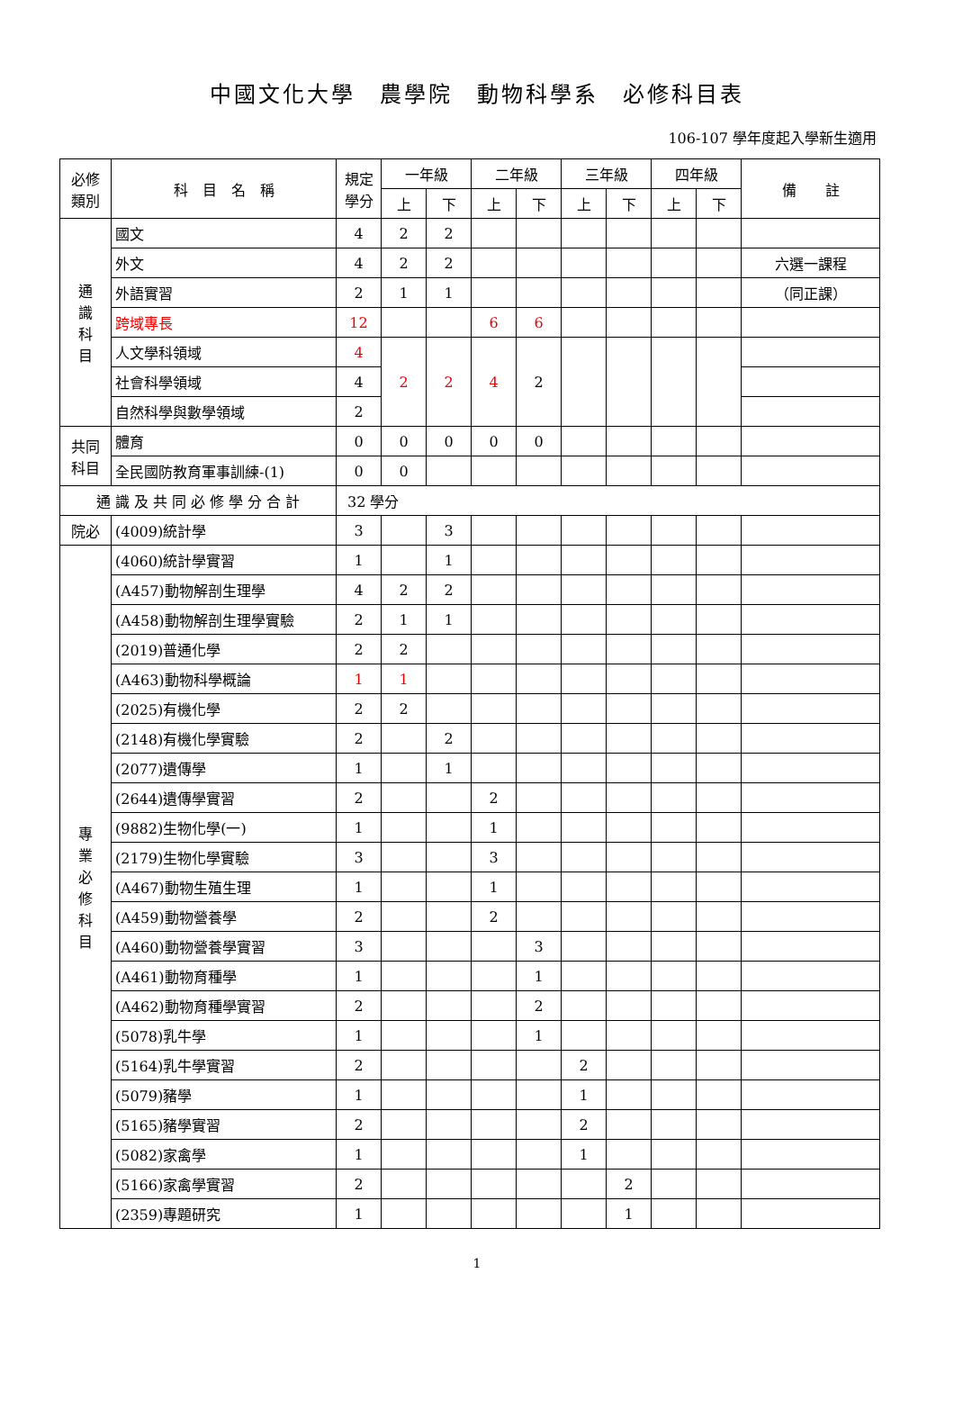中國文化大學　農學院　動物科學系　必修科目表
106-107 學年度起入學新生適用
| 必修 類別 | 科 目 名 稱 | 規定 學分 | 一年級 | | 二年級 | | 三年級 | | 四年級 | | 備 註 |
| --- | --- | --- | --- | --- | --- | --- | --- | --- | --- | --- | --- |
| | | | 上 | 下 | 上 | 下 | 上 | 下 | 上 | 下 | |
| 通 識 科 目 | 國文 | 4 | 2 | 2 | | | | | | | |
| | 外文 | 4 | 2 | 2 | | | | | | | 六選一課程 |
| | 外語實習 | 2 | 1 | 1 | | | | | | | （同正課） |
| | 跨域專長 | 12 | | | 6 | 6 | | | | | |
| | 人文學科領域 | 4 | 2 | 2 | 4 | 2 | | | | | |
| | 社會科學領域 | 4 | | | | | | | | | |
| | 自然科學與數學領域 | 2 | | | | | | | | | |
| 共同 科目 | 體育 | 0 | 0 | 0 | 0 | 0 | | | | | |
| | 全民國防教育軍事訓練-(1) | 0 | 0 | | | | | | | | |
| 通 識 及 共 同 必 修 學 分 合 計 | | 32 學分 | | | | | | | | | |
| 院必 | (4009)統計學 | 3 | | 3 | | | | | | | |
| 專 業 必 修 科 目 | (4060)統計學實習 | 1 | | 1 | | | | | | | |
| | (A457)動物解剖生理學 | 4 | 2 | 2 | | | | | | | |
| | (A458)動物解剖生理學實驗 | 2 | 1 | 1 | | | | | | | |
| | (2019)普通化學 | 2 | 2 | | | | | | | | |
| | (A463)動物科學概論 | 1 | 1 | | | | | | | | |
| | (2025)有機化學 | 2 | 2 | | | | | | | | |
| | (2148)有機化學實驗 | 2 | | 2 | | | | | | | |
| | (2077)遺傳學 | 1 | | 1 | | | | | | | |
| | (2644)遺傳學實習 | 2 | | | 2 | | | | | | |
| | (9882)生物化學(一) | 1 | | | 1 | | | | | | |
| | (2179)生物化學實驗 | 3 | | | 3 | | | | | | |
| | (A467)動物生殖生理 | 1 | | | 1 | | | | | | |
| | (A459)動物營養學 | 2 | | | 2 | | | | | | |
| | (A460)動物營養學實習 | 3 | | | | 3 | | | | | |
| | (A461)動物育種學 | 1 | | | | 1 | | | | | |
| | (A462)動物育種學實習 | 2 | | | | 2 | | | | | |
| | (5078)乳牛學 | 1 | | | | 1 | | | | | |
| | (5164)乳牛學實習 | 2 | | | | | 2 | | | | |
| | (5079)豬學 | 1 | | | | | 1 | | | | |
| | (5165)豬學實習 | 2 | | | | | 2 | | | | |
| | (5082)家禽學 | 1 | | | | | 1 | | | | |
| | (5166)家禽學實習 | 2 | | | | | | 2 | | | |
| | (2359)專題研究 | 1 | | | | | | 1 | | | |
1